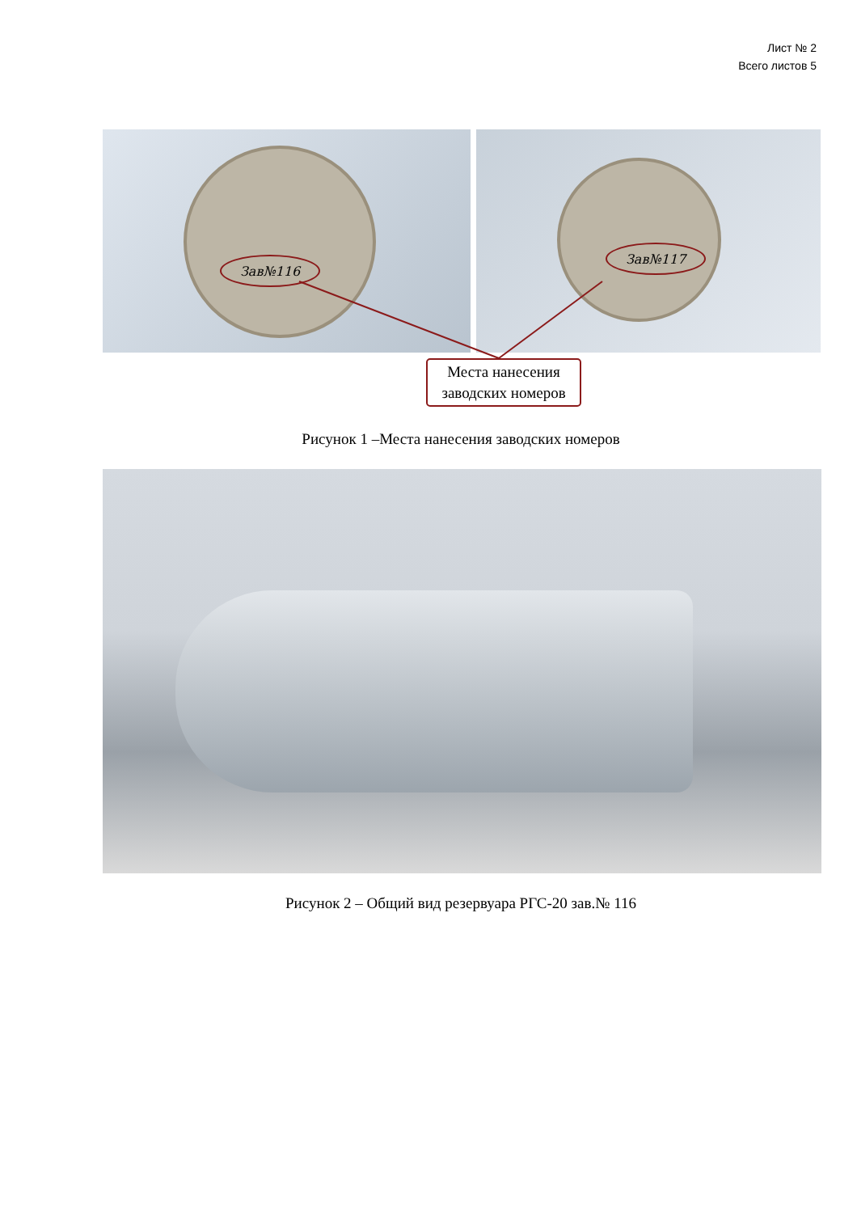Лист № 2
Всего листов 5
Зав№116
Зав№117
Места нанесения
заводских номеров
Рисунок 1 –Места нанесения заводских номеров
Рисунок 2 – Общий вид резервуара РГС-20 зав.№ 116